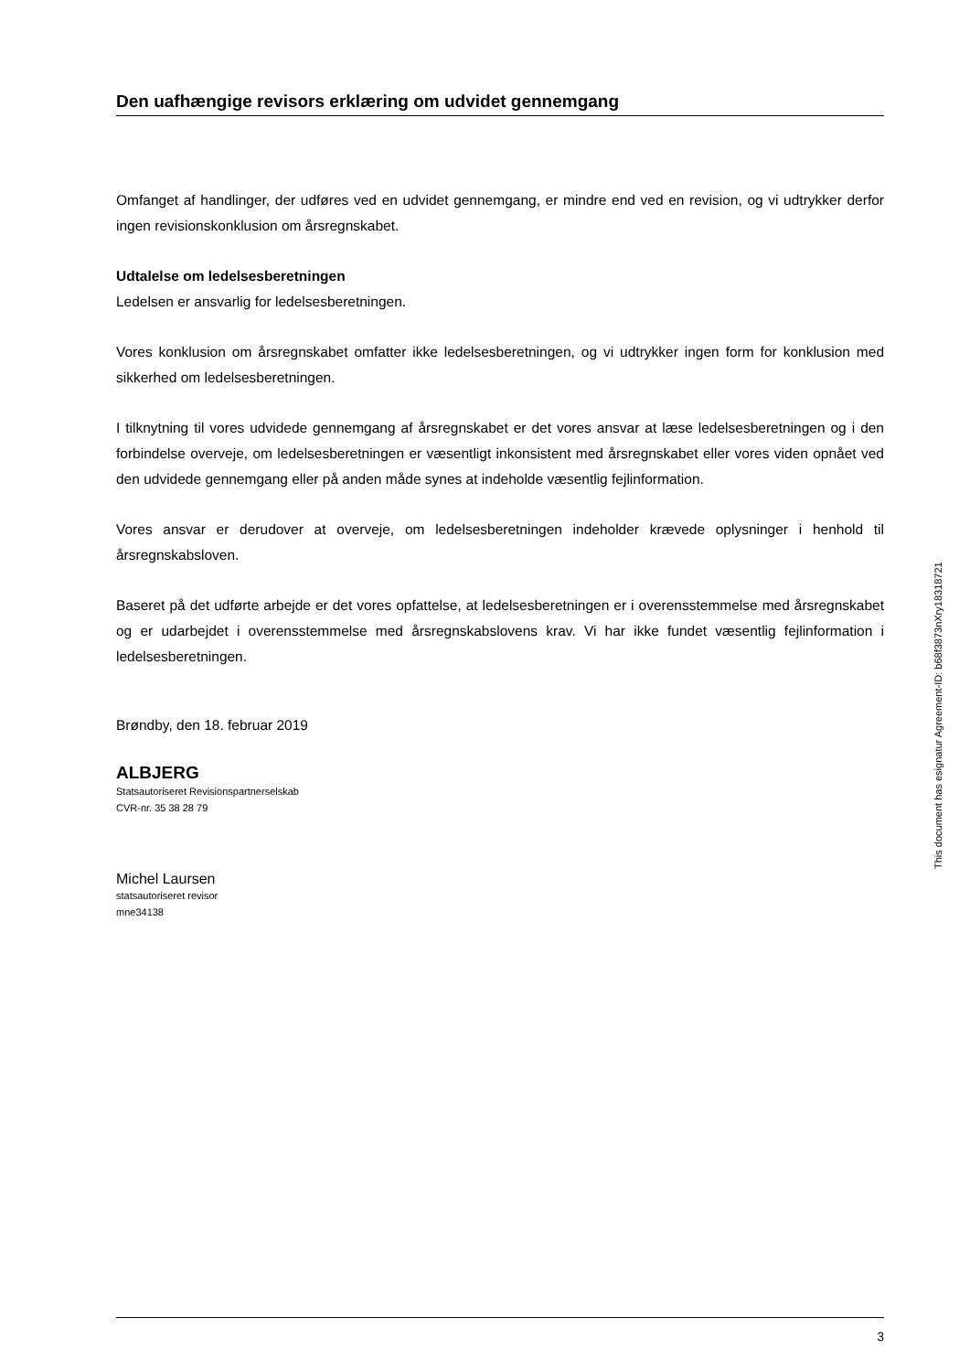Den uafhængige revisors erklæring om udvidet gennemgang
Omfanget af handlinger, der udføres ved en udvidet gennemgang, er mindre end ved en revision, og vi udtrykker derfor ingen revisionskonklusion om årsregnskabet.
Udtalelse om ledelsesberetningen
Ledelsen er ansvarlig for ledelsesberetningen.
Vores konklusion om årsregnskabet omfatter ikke ledelsesberetningen, og vi udtrykker ingen form for konklusion med sikkerhed om ledelsesberetningen.
I tilknytning til vores udvidede gennemgang af årsregnskabet er det vores ansvar at læse ledelsesberetningen og i den forbindelse overveje, om ledelsesberetningen er væsentligt inkonsistent med årsregnskabet eller vores viden opnået ved den udvidede gennemgang eller på anden måde synes at indeholde væsentlig fejlinformation.
Vores ansvar er derudover at overveje, om ledelsesberetningen indeholder krævede oplysninger i henhold til årsregnskabsloven.
Baseret på det udførte arbejde er det vores opfattelse, at ledelsesberetningen er i overensstemmelse med årsregnskabet og er udarbejdet i overensstemmelse med årsregnskabslovens krav. Vi har ikke fundet væsentlig fejlinformation i ledelsesberetningen.
Brøndby, den 18. februar 2019
ALBJERG
Statsautoriseret Revisionspartnerselskab
CVR-nr. 35 38 28 79
Michel Laursen
statsautoriseret revisor
mne34138
This document has esignatur Agreement-ID: b68f3873nXry18318721
3